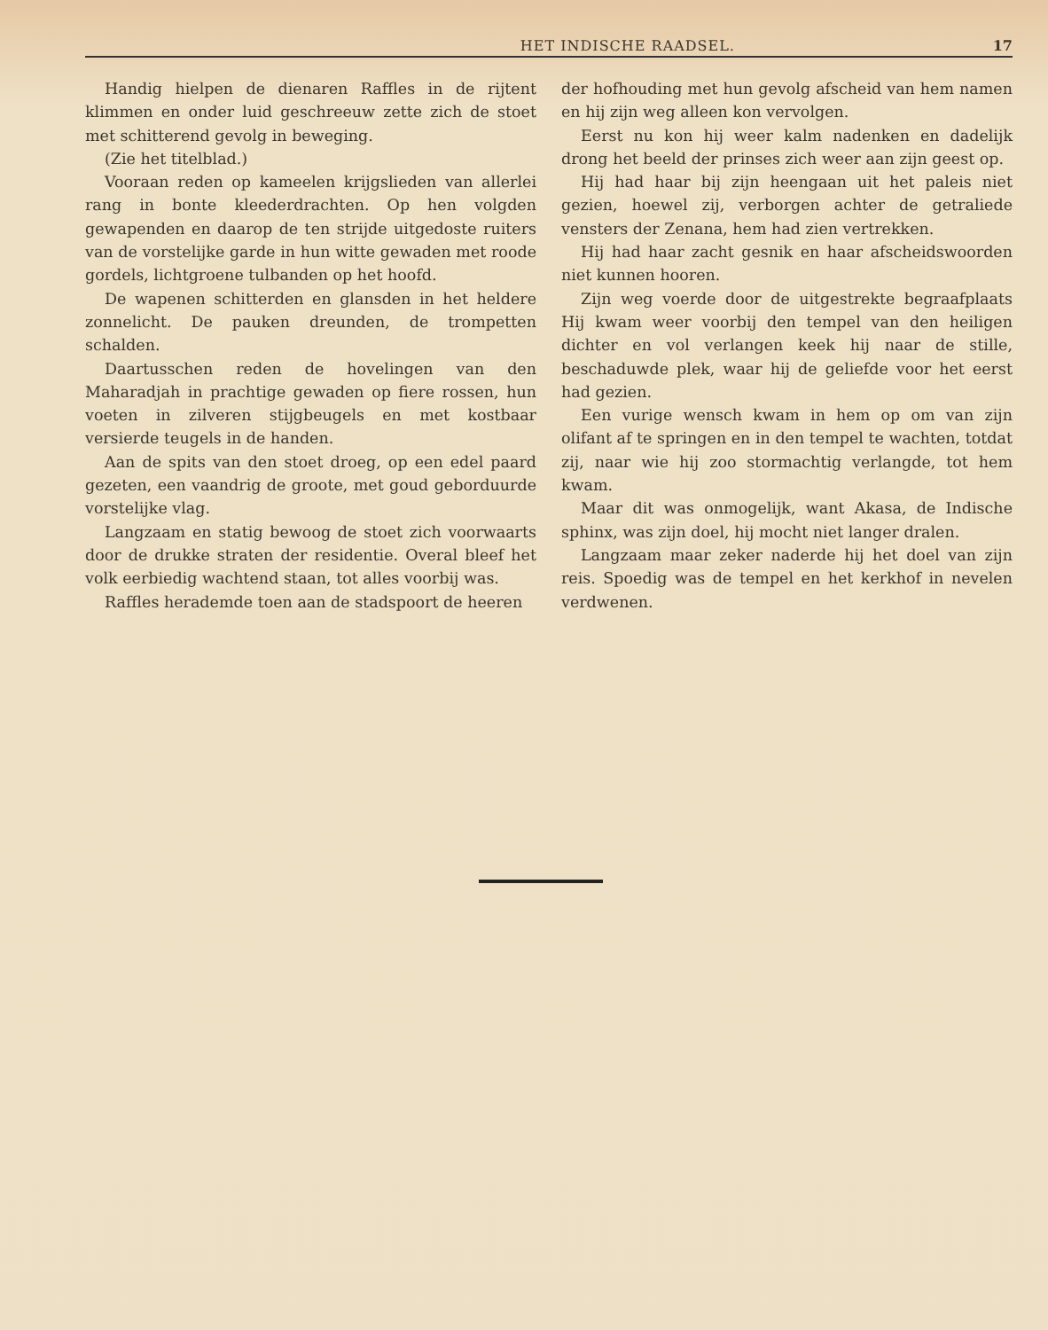HET INDISCHE RAADSEL. 17
Handig hielpen de dienaren Raffles in de rijtent klimmen en onder luid geschreeuw zette zich de stoet met schitterend gevolg in beweging.
(Zie het titelblad.)
Vooraan reden op kameelen krijgslieden van allerlei rang in bonte kleederdrachten. Op hen volgden gewapenden en daarop de ten strijde uitgedoste ruiters van de vorstelijke garde in hun witte gewaden met roode gordels, lichtgroene tulbanden op het hoofd.
De wapenen schitterden en glansden in het heldere zonnelicht. De pauken dreunden, de trompetten schalden.
Daartusschen reden de hovelingen van den Maharadjah in prachtige gewaden op fiere rossen, hun voeten in zilveren stijgbeugels en met kostbaar versierde teugels in de handen.
Aan de spits van den stoet droeg, op een edel paard gezeten, een vaandrig de groote, met goud geborduurde vorstelijke vlag.
Langzaam en statig bewoog de stoet zich voorwaarts door de drukke straten der residentie. Overal bleef het volk eerbiedig wachtend staan, tot alles voorbij was.
Raffles herademde toen aan de stadspoort de heeren
der hofhouding met hun gevolg afscheid van hem namen en hij zijn weg alleen kon vervolgen.
Eerst nu kon hij weer kalm nadenken en dadelijk drong het beeld der prinses zich weer aan zijn geest op.
Hij had haar bij zijn heengaan uit het paleis niet gezien, hoewel zij, verborgen achter de getraliede vensters der Zenana, hem had zien vertrekken.
Hij had haar zacht gesnik en haar afscheidswoorden niet kunnen hooren.
Zijn weg voerde door de uitgestrekte begraafplaats Hij kwam weer voorbij den tempel van den heiligen dichter en vol verlangen keek hij naar de stille, beschaduwde plek, waar hij de geliefde voor het eerst had gezien.
Een vurige wensch kwam in hem op om van zijn olifant af te springen en in den tempel te wachten, totdat zij, naar wie hij zoo stormachtig verlangde, tot hem kwam.
Maar dit was onmogelijk, want Akasa, de Indische sphinx, was zijn doel, hij mocht niet langer dralen.
Langzaam maar zeker naderde hij het doel van zijn reis. Spoedig was de tempel en het kerkhof in nevelen verdwenen.